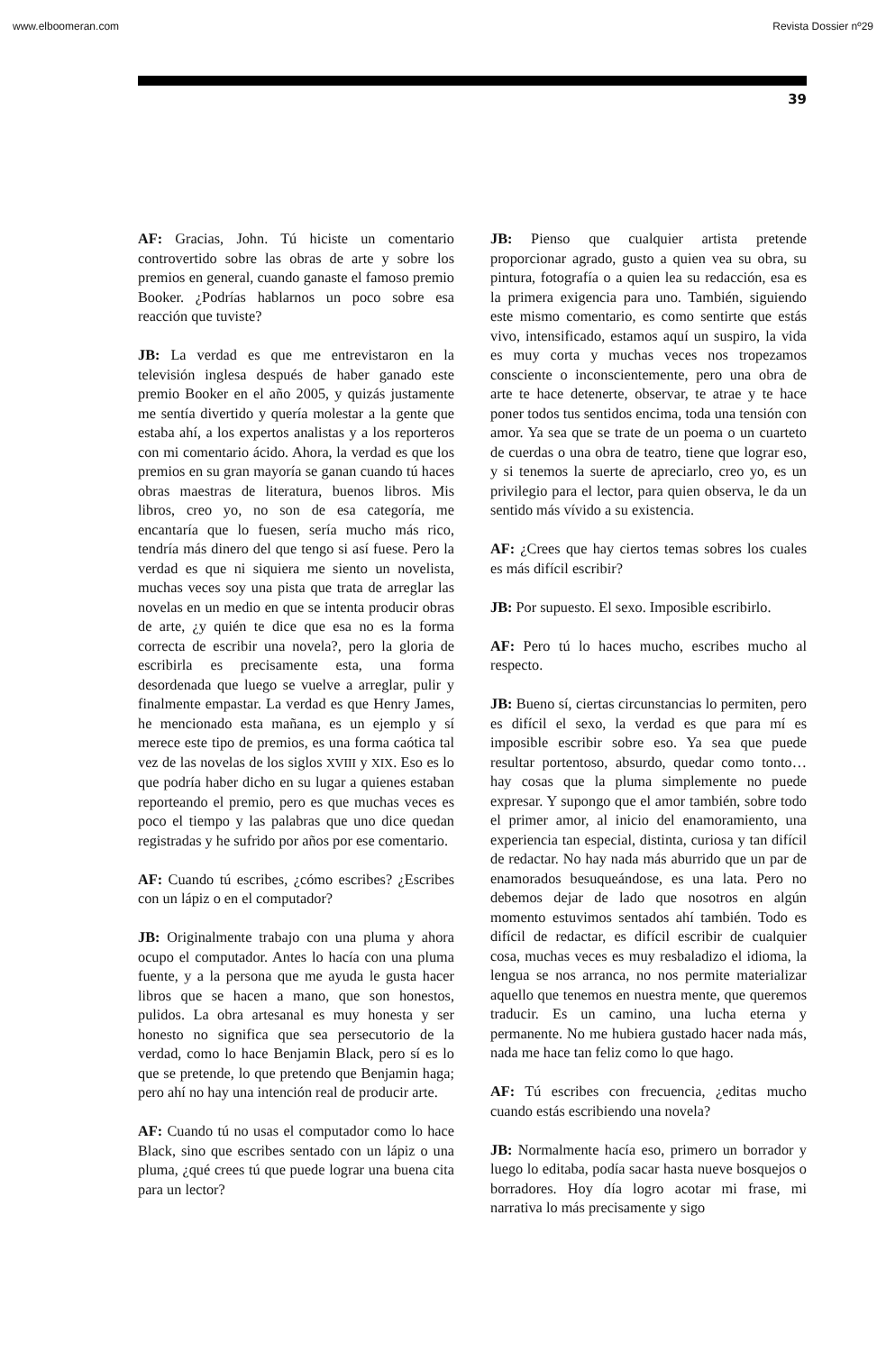www.elboomeran.com Revista Dossier nº29
39
AF: Gracias, John. Tú hiciste un comentario controvertido sobre las obras de arte y sobre los premios en general, cuando ganaste el famoso premio Booker. ¿Podrías hablarnos un poco sobre esa reacción que tuviste?
JB: La verdad es que me entrevistaron en la televisión inglesa después de haber ganado este premio Booker en el año 2005, y quizás justamente me sentía divertido y quería molestar a la gente que estaba ahí, a los expertos analistas y a los reporteros con mi comentario ácido. Ahora, la verdad es que los premios en su gran mayoría se ganan cuando tú haces obras maestras de literatura, buenos libros. Mis libros, creo yo, no son de esa categoría, me encantaría que lo fuesen, sería mucho más rico, tendría más dinero del que tengo si así fuese. Pero la verdad es que ni siquiera me siento un novelista, muchas veces soy una pista que trata de arreglar las novelas en un medio en que se intenta producir obras de arte, ¿y quién te dice que esa no es la forma correcta de escribir una novela?, pero la gloria de escribirla es precisamente esta, una forma desordenada que luego se vuelve a arreglar, pulir y finalmente empastar. La verdad es que Henry James, he mencionado esta mañana, es un ejemplo y sí merece este tipo de premios, es una forma caótica tal vez de las novelas de los siglos XVIII y XIX. Eso es lo que podría haber dicho en su lugar a quienes estaban reporteando el premio, pero es que muchas veces es poco el tiempo y las palabras que uno dice quedan registradas y he sufrido por años por ese comentario.
AF: Cuando tú escribes, ¿cómo escribes? ¿Escribes con un lápiz o en el computador?
JB: Originalmente trabajo con una pluma y ahora ocupo el computador. Antes lo hacía con una pluma fuente, y a la persona que me ayuda le gusta hacer libros que se hacen a mano, que son honestos, pulidos. La obra artesanal es muy honesta y ser honesto no significa que sea persecutorio de la verdad, como lo hace Benjamin Black, pero sí es lo que se pretende, lo que pretendo que Benjamin haga; pero ahí no hay una intención real de producir arte.
AF: Cuando tú no usas el computador como lo hace Black, sino que escribes sentado con un lápiz o una pluma, ¿qué crees tú que puede lograr una buena cita para un lector?
JB: Pienso que cualquier artista pretende proporcionar agrado, gusto a quien vea su obra, su pintura, fotografía o a quien lea su redacción, esa es la primera exigencia para uno. También, siguiendo este mismo comentario, es como sentirte que estás vivo, intensificado, estamos aquí un suspiro, la vida es muy corta y muchas veces nos tropezamos consciente o inconscientemente, pero una obra de arte te hace detenerte, observar, te atrae y te hace poner todos tus sentidos encima, toda una tensión con amor. Ya sea que se trate de un poema o un cuarteto de cuerdas o una obra de teatro, tiene que lograr eso, y si tenemos la suerte de apreciarlo, creo yo, es un privilegio para el lector, para quien observa, le da un sentido más vívido a su existencia.
AF: ¿Crees que hay ciertos temas sobres los cuales es más difícil escribir?
JB: Por supuesto. El sexo. Imposible escribirlo.
AF: Pero tú lo haces mucho, escribes mucho al respecto.
JB: Bueno sí, ciertas circunstancias lo permiten, pero es difícil el sexo, la verdad es que para mí es imposible escribir sobre eso. Ya sea que puede resultar portentoso, absurdo, quedar como tonto… hay cosas que la pluma simplemente no puede expresar. Y supongo que el amor también, sobre todo el primer amor, al inicio del enamoramiento, una experiencia tan especial, distinta, curiosa y tan difícil de redactar. No hay nada más aburrido que un par de enamorados besuqueándose, es una lata. Pero no debemos dejar de lado que nosotros en algún momento estuvimos sentados ahí también. Todo es difícil de redactar, es difícil escribir de cualquier cosa, muchas veces es muy resbaladizo el idioma, la lengua se nos arranca, no nos permite materializar aquello que tenemos en nuestra mente, que queremos traducir. Es un camino, una lucha eterna y permanente. No me hubiera gustado hacer nada más, nada me hace tan feliz como lo que hago.
AF: Tú escribes con frecuencia, ¿editas mucho cuando estás escribiendo una novela?
JB: Normalmente hacía eso, primero un borrador y luego lo editaba, podía sacar hasta nueve bosquejos o borradores. Hoy día logro acotar mi frase, mi narrativa lo más precisamente y sigo